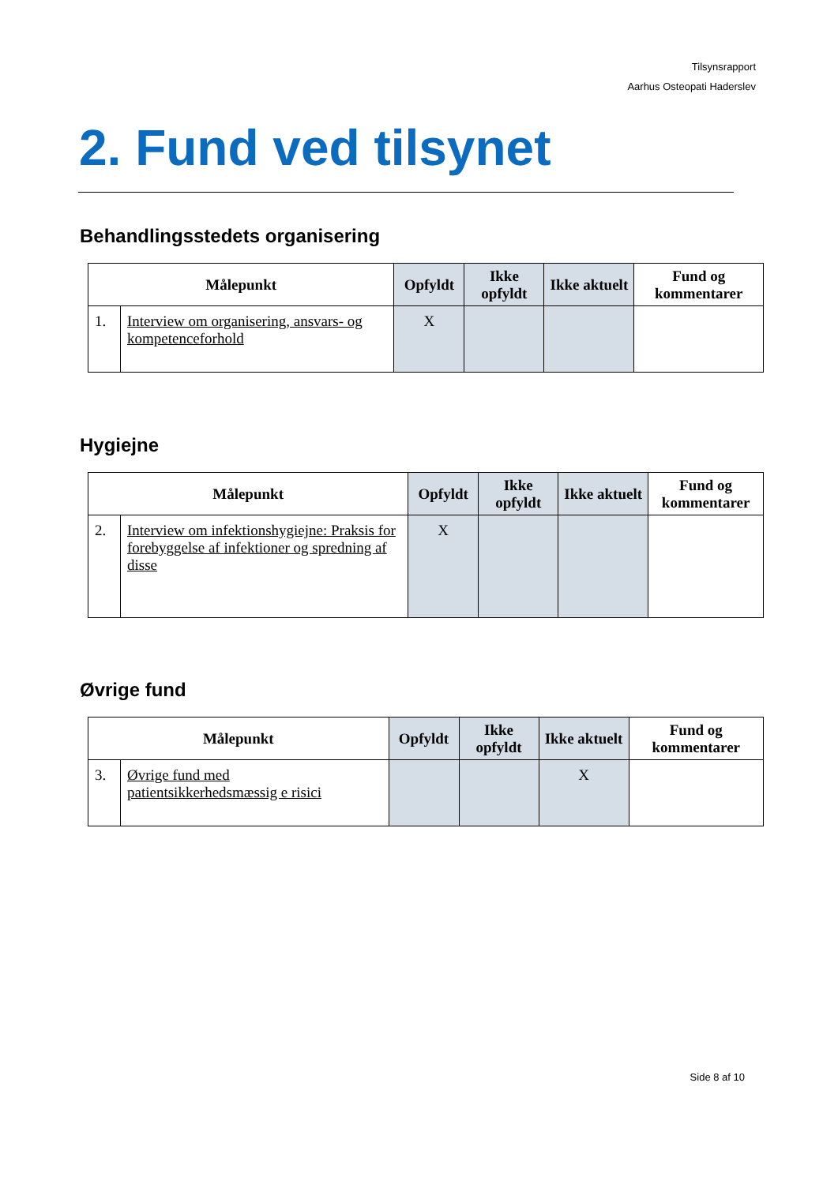Tilsynsrapport
Aarhus Osteopati Haderslev
2. Fund ved tilsynet
Behandlingsstedets organisering
| Målepunkt | | Opfyldt | Ikke opfyldt | Ikke aktuelt | Fund og kommentarer |
| --- | --- | --- | --- | --- | --- |
| 1. | Interview om organisering, ansvars- og kompetenceforhold | X | | | |
Hygiejne
| Målepunkt | | Opfyldt | Ikke opfyldt | Ikke aktuelt | Fund og kommentarer |
| --- | --- | --- | --- | --- | --- |
| 2. | Interview om infektionshygiejne: Praksis for forebyggelse af infektioner og spredning af disse | X | | | |
Øvrige fund
| Målepunkt | | Opfyldt | Ikke opfyldt | Ikke aktuelt | Fund og kommentarer |
| --- | --- | --- | --- | --- | --- |
| 3. | Øvrige fund med patientsikkerhedsmæssig e risici | | | X | |
Side 8 af 10